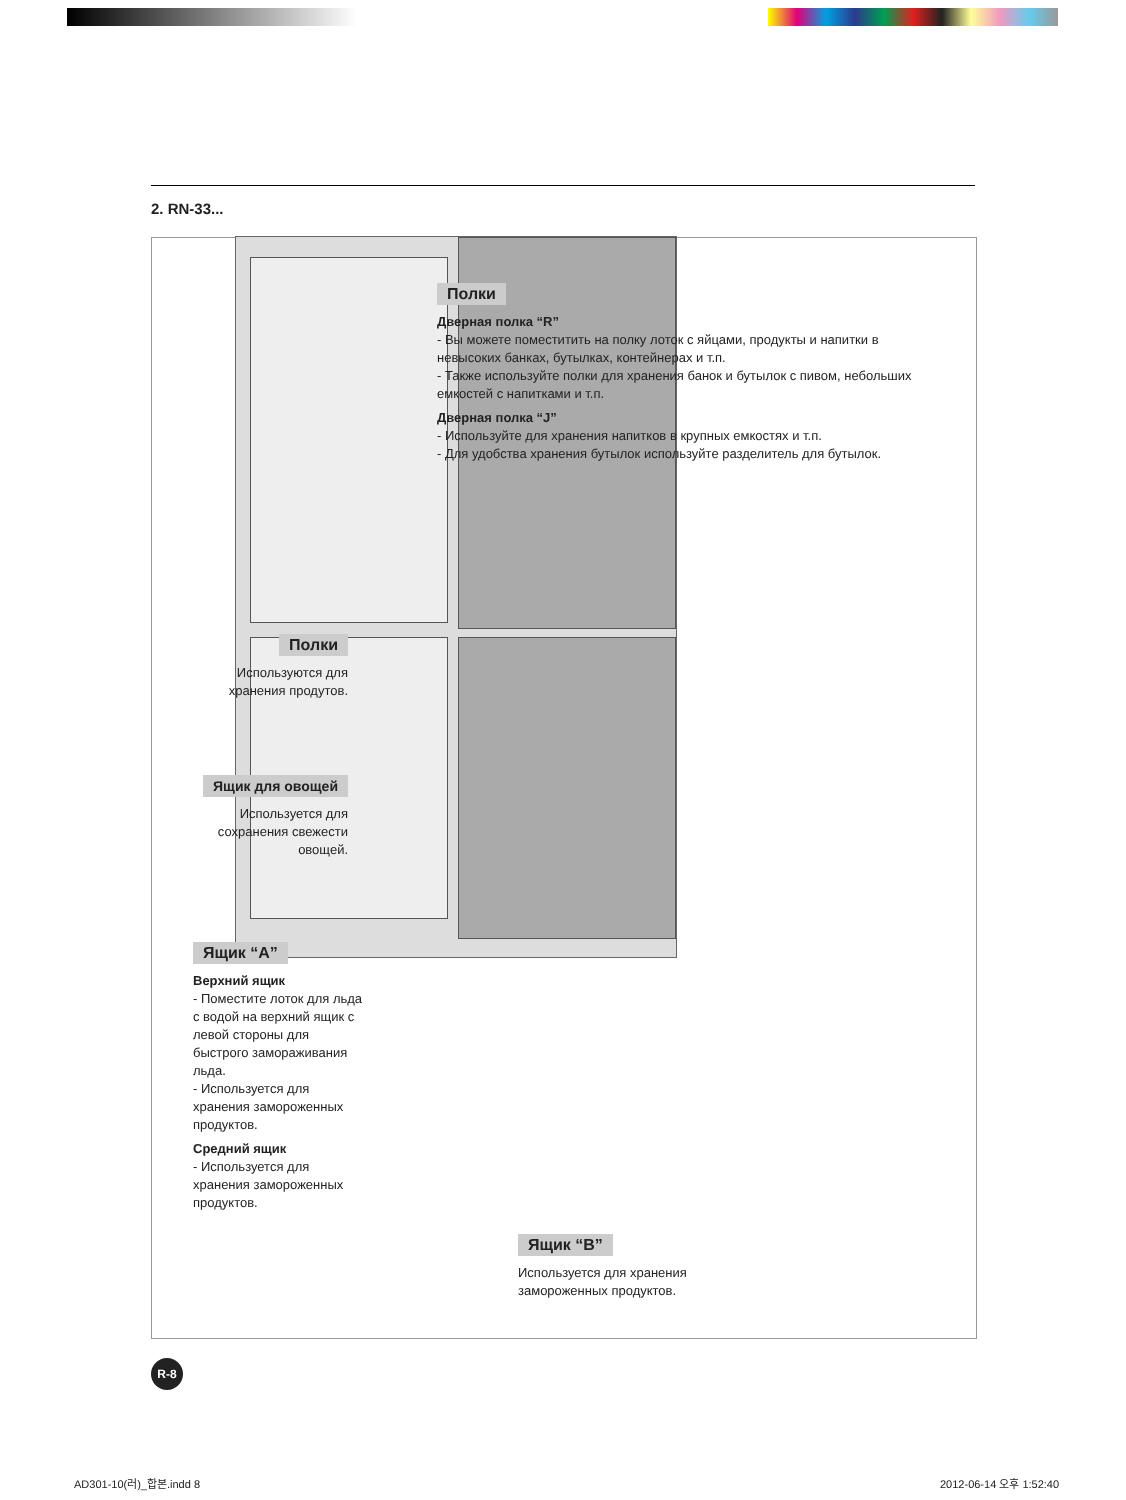2. RN-33...
Полки
Дверная полка “R”
- Вы можете поместитить на полку лоток с яйцами, продукты и напитки в невысоких банках, бутылках, контейнерах и т.п.
- Также используйте полки для хранения банок и бутылок с пивом, небольших емкостей с напитками и т.п.
Дверная полка “J”
- Используйте для хранения напитков в крупных емкостях и т.п.
- Для удобства хранения бутылок используйте разделитель для бутылок.
Полки
Используются для хранения продутов.
Ящик для овощей
Используется для сохранения свежести овощей.
Ящик “A”
Верхний ящик
- Поместите лоток для льда с водой на верхний ящик с левой стороны для быстрого замораживания льда.
- Используется для хранения замороженных продуктов.
Средний ящик
- Используется для хранения замороженных продуктов.
Ящик “B”
Используется для хранения замороженных продуктов.
R-8
AD301-10(러)_합본.indd 8 2012-06-14 오후 1:52:40